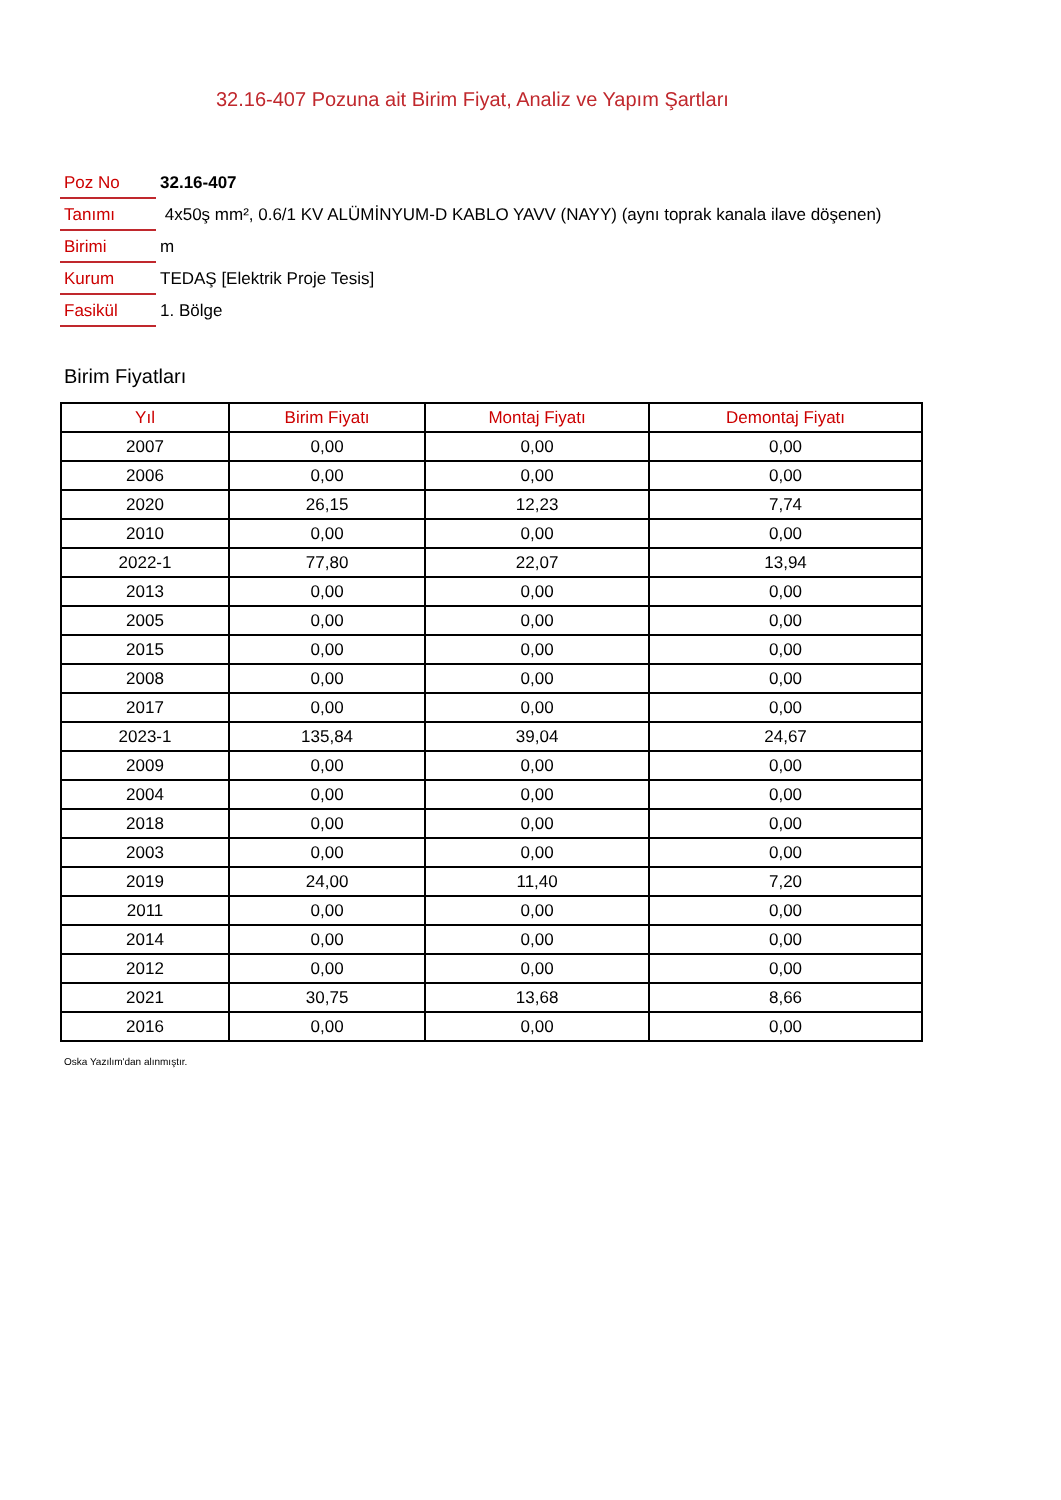32.16-407 Pozuna ait Birim Fiyat, Analiz ve Yapım Şartları
| Poz No | 32.16-407 |
| Tanımı | 4x50ş mm², 0.6/1 KV ALÜMİNYUM-D KABLO YAVV (NAYY) (aynı toprak kanala ilave döşenen) |
| Birimi | m |
| Kurum | TEDAŞ [Elektrik Proje Tesis] |
| Fasikül | 1. Bölge |
Birim Fiyatları
| Yıl | Birim Fiyatı | Montaj Fiyatı | Demontaj Fiyatı |
| --- | --- | --- | --- |
| 2007 | 0,00 | 0,00 | 0,00 |
| 2006 | 0,00 | 0,00 | 0,00 |
| 2020 | 26,15 | 12,23 | 7,74 |
| 2010 | 0,00 | 0,00 | 0,00 |
| 2022-1 | 77,80 | 22,07 | 13,94 |
| 2013 | 0,00 | 0,00 | 0,00 |
| 2005 | 0,00 | 0,00 | 0,00 |
| 2015 | 0,00 | 0,00 | 0,00 |
| 2008 | 0,00 | 0,00 | 0,00 |
| 2017 | 0,00 | 0,00 | 0,00 |
| 2023-1 | 135,84 | 39,04 | 24,67 |
| 2009 | 0,00 | 0,00 | 0,00 |
| 2004 | 0,00 | 0,00 | 0,00 |
| 2018 | 0,00 | 0,00 | 0,00 |
| 2003 | 0,00 | 0,00 | 0,00 |
| 2019 | 24,00 | 11,40 | 7,20 |
| 2011 | 0,00 | 0,00 | 0,00 |
| 2014 | 0,00 | 0,00 | 0,00 |
| 2012 | 0,00 | 0,00 | 0,00 |
| 2021 | 30,75 | 13,68 | 8,66 |
| 2016 | 0,00 | 0,00 | 0,00 |
Oska Yazılım'dan alınmıştır.